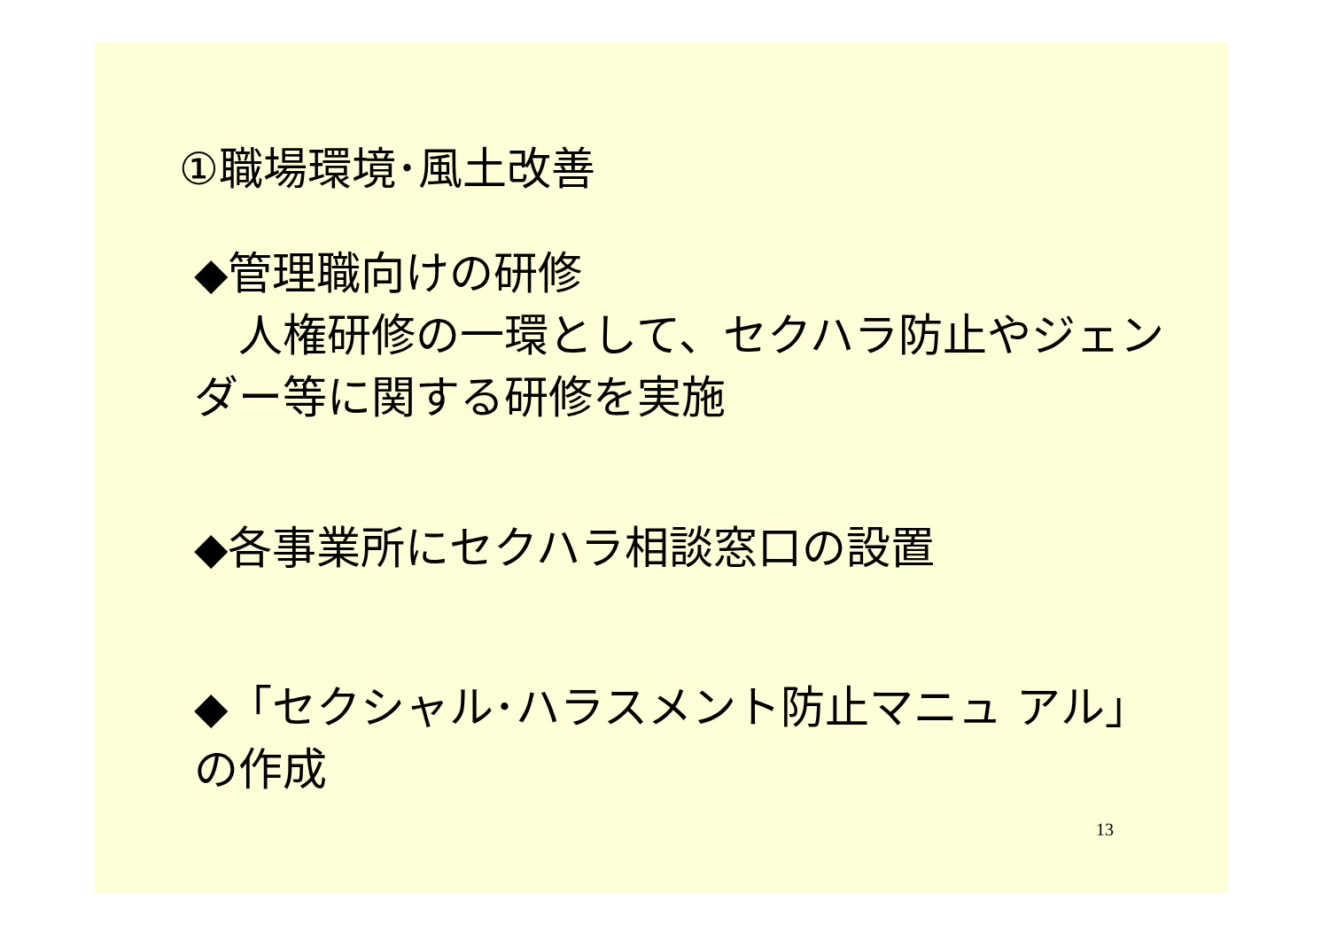①職場環境･風土改善
◆管理職向けの研修
　人権研修の一環として、セクハラ防止やジェンダー等に関する研修を実施
◆各事業所にセクハラ相談窓口の設置
◆「セクシャル･ハラスメント防止マニュ アル」の作成
13